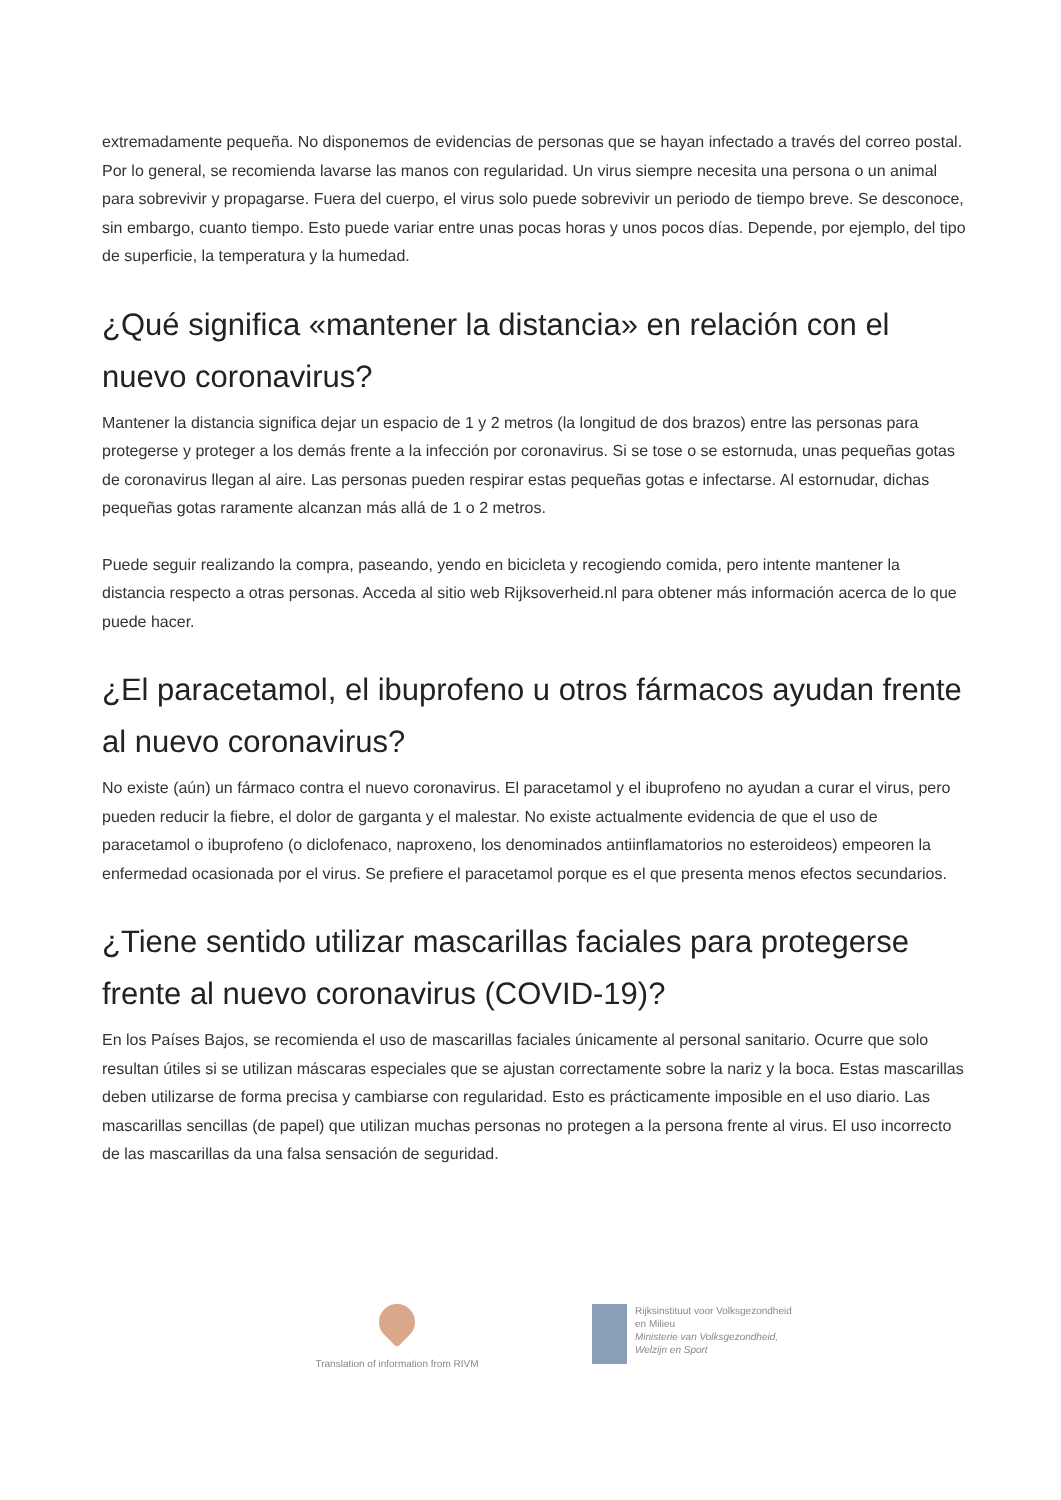extremadamente pequeña. No disponemos de evidencias de personas que se hayan infectado a través del correo postal. Por lo general, se recomienda lavarse las manos con regularidad. Un virus siempre necesita una persona o un animal para sobrevivir y propagarse. Fuera del cuerpo, el virus solo puede sobrevivir un periodo de tiempo breve. Se desconoce, sin embargo, cuanto tiempo. Esto puede variar entre unas pocas horas y unos pocos días. Depende, por ejemplo, del tipo de superficie, la temperatura y la humedad.
¿Qué significa «mantener la distancia» en relación con el nuevo coronavirus?
Mantener la distancia significa dejar un espacio de 1 y 2 metros (la longitud de dos brazos) entre las personas para protegerse y proteger a los demás frente a la infección por coronavirus. Si se tose o se estornuda, unas pequeñas gotas de coronavirus llegan al aire. Las personas pueden respirar estas pequeñas gotas e infectarse. Al estornudar, dichas pequeñas gotas raramente alcanzan más allá de 1 o 2 metros.
Puede seguir realizando la compra, paseando, yendo en bicicleta y recogiendo comida, pero intente mantener la distancia respecto a otras personas. Acceda al sitio web Rijksoverheid.nl para obtener más información acerca de lo que puede hacer.
¿El paracetamol, el ibuprofeno u otros fármacos ayudan frente al nuevo coronavirus?
No existe (aún) un fármaco contra el nuevo coronavirus. El paracetamol y el ibuprofeno no ayudan a curar el virus, pero pueden reducir la fiebre, el dolor de garganta y el malestar. No existe actualmente evidencia de que el uso de paracetamol o ibuprofeno (o diclofenaco, naproxeno, los denominados antiinflamatorios no esteroideos) empeoren la enfermedad ocasionada por el virus. Se prefiere el paracetamol porque es el que presenta menos efectos secundarios.
¿Tiene sentido utilizar mascarillas faciales para protegerse frente al nuevo coronavirus (COVID-19)?
En los Países Bajos, se recomienda el uso de mascarillas faciales únicamente al personal sanitario. Ocurre que solo resultan útiles si se utilizan máscaras especiales que se ajustan correctamente sobre la nariz y la boca. Estas mascarillas deben utilizarse de forma precisa y cambiarse con regularidad. Esto es prácticamente imposible en el uso diario. Las mascarillas sencillas (de papel) que utilizan muchas personas no protegen a la persona frente al virus. El uso incorrecto de las mascarillas da una falsa sensación de seguridad.
Translation of information from RIVM
Rijksinstituut voor Volksgezondheid
en Milieu
Ministerie van Volksgezondheid,
Welzijn en Sport